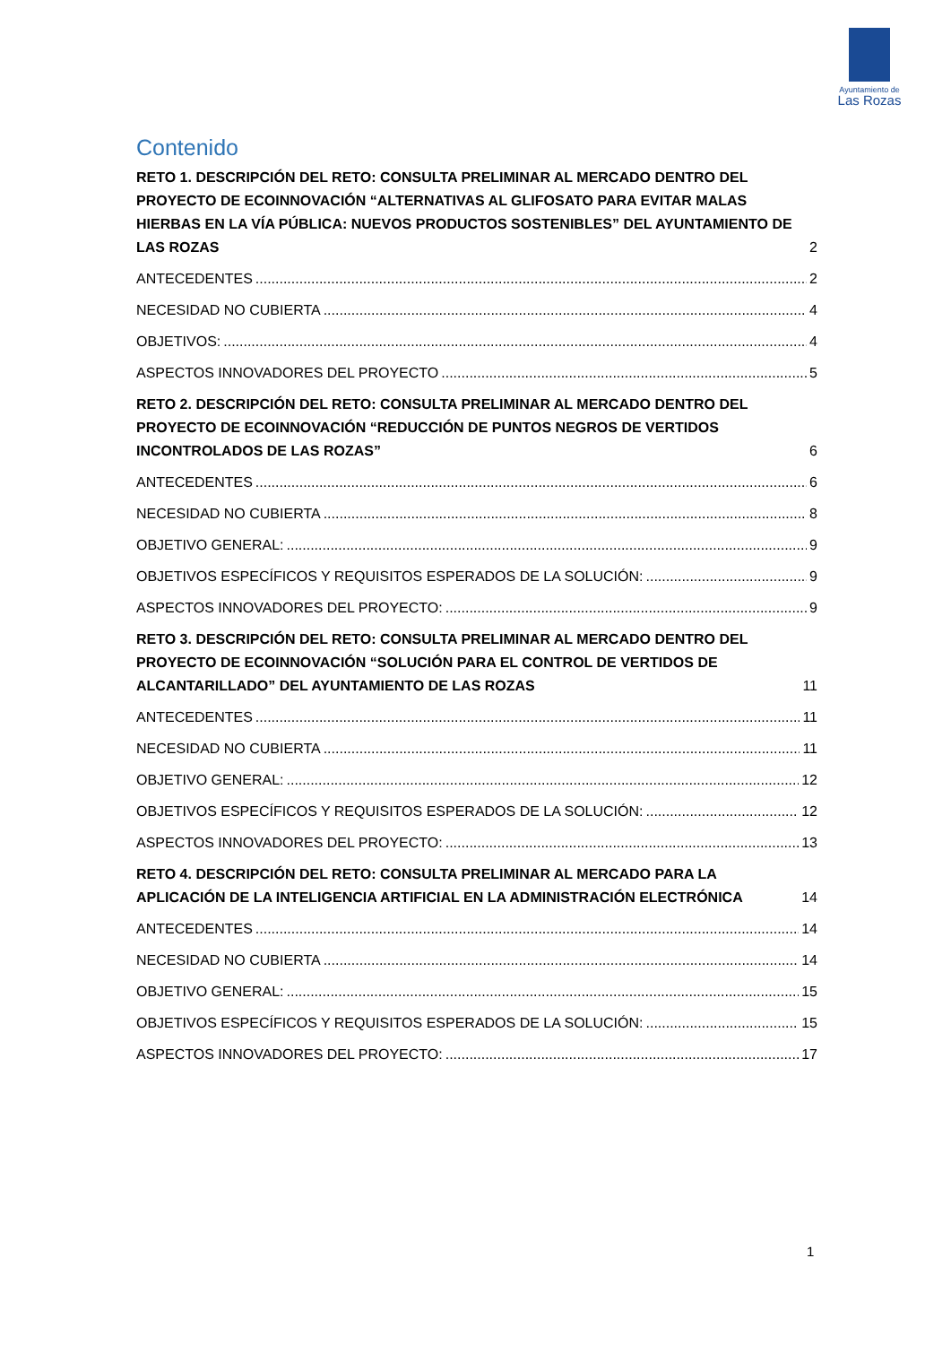Ayuntamiento de
Las Rozas
Contenido
RETO 1. DESCRIPCIÓN DEL RETO: CONSULTA PRELIMINAR AL MERCADO DENTRO DEL PROYECTO DE ECOINNOVACIÓN “ALTERNATIVAS AL GLIFOSATO PARA EVITAR MALAS HIERBAS EN LA VÍA PÚBLICA: NUEVOS PRODUCTOS SOSTENIBLES” DEL AYUNTAMIENTO DE LAS ROZAS 2
ANTECEDENTES 2
NECESIDAD NO CUBIERTA 4
OBJETIVOS: 4
ASPECTOS INNOVADORES DEL PROYECTO 5
RETO 2. DESCRIPCIÓN DEL RETO: CONSULTA PRELIMINAR AL MERCADO DENTRO DEL PROYECTO DE ECOINNOVACIÓN “REDUCCIÓN DE PUNTOS NEGROS DE VERTIDOS INCONTROLADOS DE LAS ROZAS” 6
ANTECEDENTES 6
NECESIDAD NO CUBIERTA 8
OBJETIVO GENERAL: 9
OBJETIVOS ESPECÍFICOS Y REQUISITOS ESPERADOS DE LA SOLUCIÓN: 9
ASPECTOS INNOVADORES DEL PROYECTO: 9
RETO 3. DESCRIPCIÓN DEL RETO: CONSULTA PRELIMINAR AL MERCADO DENTRO DEL PROYECTO DE ECOINNOVACIÓN “SOLUCIÓN PARA EL CONTROL DE VERTIDOS DE ALCANTARILLADO” DEL AYUNTAMIENTO DE LAS ROZAS 11
ANTECEDENTES 11
NECESIDAD NO CUBIERTA 11
OBJETIVO GENERAL: 12
OBJETIVOS ESPECÍFICOS Y REQUISITOS ESPERADOS DE LA SOLUCIÓN: 12
ASPECTOS INNOVADORES DEL PROYECTO: 13
RETO 4. DESCRIPCIÓN DEL RETO: CONSULTA PRELIMINAR AL MERCADO PARA LA APLICACIÓN DE LA INTELIGENCIA ARTIFICIAL EN LA ADMINISTRACIÓN ELECTRÓNICA 14
ANTECEDENTES 14
NECESIDAD NO CUBIERTA 14
OBJETIVO GENERAL: 15
OBJETIVOS ESPECÍFICOS Y REQUISITOS ESPERADOS DE LA SOLUCIÓN: 15
ASPECTOS INNOVADORES DEL PROYECTO: 17
1